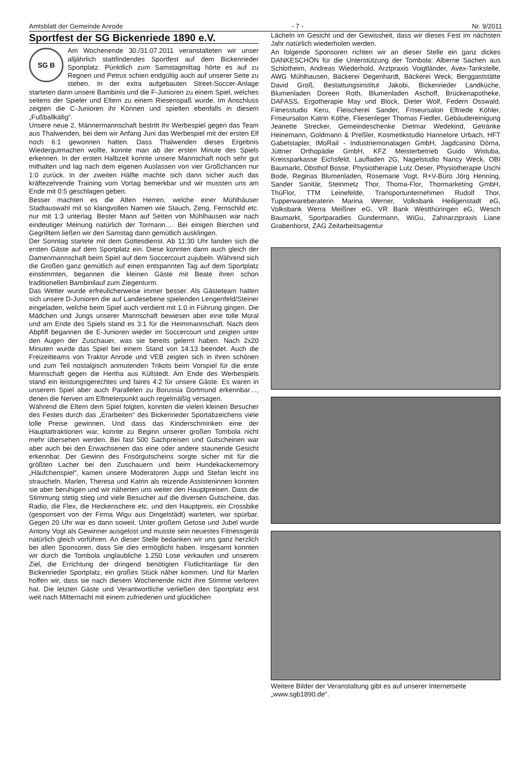Amtsblatt der Gemeinde Anrode - 7 - Nr. 9/2011
Sportfest der SG Bickenriede 1890 e.V.
SG B
Am Wochenende 30./31.07.2011 veranstalteten wir unser alljährlich stattfindendes Sportfest auf dem Bickenrieder Sportplatz. Pünktlich zum Samstagmittag hörte es auf zu Regnen und Petrus schien endgültig auch auf unserer Seite zu stehen. In der extra aufgebauten Street-Soccer-Anlage starteten dann unsere Bambinis und die F-Junioren zu einem Spiel, welches seitens der Spieler und Eltern zu einem Riesenspaß wurde. Im Anschluss zeigten die C-Junioren ihr Können und spielten ebenfalls in diesem „Fußballkäfig“.
Unsere neue 2. Männermannschaft bestritt Ihr Werbespiel gegen das Team aus Thalwenden, bei dem wir Anfang Juni das Werbespiel mit der ersten Elf noch 6:1 gewonnen hatten. Dass Thalwenden dieses Ergebnis Wiedergutmachen wollte, konnte man ab der ersten Minute des Spiels erkennen. In der ersten Halbzeit konnte unsere Mannschaft noch sehr gut mithalten und lag nach dem eigenen Auslassen von vier Großchancen nur 1:0 zurück. In der zweiten Hälfte machte sich dann sicher auch das kräftezehrende Training vom Vortag bemerkbar und wir mussten uns am Ende mit 0:5 geschlagen geben.
Besser machten es die Alten Herren, welche einer Mühlhäuser Stadtauswahl mit so klangvollen Namen wie Stauch, Zeng, Fernschild etc. nur mit 1:3 unterlag. Bester Mann auf Seiten von Mühlhausen war nach eindeutiger Meinung natürlich der Tormann…. Bei einigen Bierchen und Gegrilltem ließen wir den Samstag dann gemütlich ausklingen.
Der Sonntag startete mit dem Gottesdienst. Ab 11:30 Uhr fanden sich die ersten Gäste auf dem Sportplatz ein. Diese konnten dann auch gleich der Damenmannschaft beim Spiel auf dem Soccercourt zujubeln. Während sich die Großen ganz gemütlich auf einen entspannten Tag auf dem Sportplatz einstimmten, begannen die kleinen Gäste mit Beate ihren schon traditionellen Bambinilauf zum Ziegenturm.
Das Wetter wurde erfreulicherweise immer besser. Als Gästeteam hatten sich unsere D-Junioren die auf Landesebene spielenden Lengenfeld/Steiner eingeladen, welche beim Spiel auch verdient mit 1:0 in Führung gingen. Die Mädchen und Jungs unserer Mannschaft bewiesen aber eine tolle Moral und am Ende des Spiels stand es 3:1 für die Heimmannschaft. Nach dem Abpfiff begannen die E-Junioren wieder im Soccercourt und zeigten unter den Augen der Zuschauer, was sie bereits gelernt haben. Nach 2x20 Minuten wurde das Spiel bei einem Stand von 14:13 beendet. Auch die Freizeitteams von Traktor Anrode und VEB zeigten sich in ihren schönen und zum Teil nostalgisch anmutenden Trikots beim Vorspiel für die erste Mannschaft gegen die Hertha aus Küllstedt. Am Ende des Werbespiels stand ein leistungsgerechtes und faires 4:2 für unsere Gäste. Es waren in unserem Spiel aber auch Parallelen zu Borussia Dortmund erkennbar…, denen die Nerven am Elfmeterpunkt auch regelmäßig versagen.
Während die Eltern dem Spiel folgten, konnten die vielen kleinen Besucher des Festes durch das „Erarbeiten“ des Bickenrieder Sportabzeichens viele tolle Preise gewinnen. Und dass das Kinderschminken eine der Hauptattraktionen war, konnte zu Beginn unserer großen Tombola nicht mehr übersehen werden. Bei fast 500 Sachpreisen und Gutscheinen war aber auch bei den Erwachsenen das eine oder andere staunende Gesicht erkennbar. Der Gewinn des Frisörgutscheins sorgte sicher mit für die größten Lacher bei den Zuschauern und beim Hundekackememory „Häufchenspiel“, kamen unsere Moderatoren Juppi und Stefan leicht ins straucheln. Marlen, Theresa und Katrin als reizende Assisteninnen konnten sie aber beruhigen und wir näherten uns weiter den Hauptpreisen. Dass die Stimmung stetig stieg und viele Besucher auf die diversen Gutscheine, das Radio, die Flex, die Heckenschere etc. und den Hauptpreis, ein Crossbike (gesponsert von der Firma Wigu aus Dingelstädt) warteten, war spürbar. Gegen 20 Uhr war es dann soweit. Unter großem Getose und Jubel wurde Antony Vogt als Gewinner ausgelost und musste sein neuestes Fitnessgerät natürlich gleich vorführen. An dieser Stelle bedanken wir uns ganz herzlich bei allen Sponsoren, dass Sie dies ermöglicht haben. Insgesamt konnten wir durch die Tombola unglaubliche 1.250 Lose verkaufen und unserem Ziel, die Errichtung der dringend benötigten Flutlichtanlage für den Bickenrieder Sportplatz, ein großes Stück näher kommen. Und für Marlen hoffen wir, dass sie nach diesem Wochenende nicht ihre Stimme verloren hat. Die letzten Gäste und Verantwortliche verließen den Sportplatz erst weit nach Mitternacht mit einem zufriedenen und glücklichen
Lächeln im Gesicht und der Gewissheit, dass wir dieses Fest im nächsten Jahr natürlich wiederholen werden.
An folgende Sponsoren richten wir an dieser Stelle ein ganz dickes DANKESCHÖN für die Unterstützung der Tombola: Alberne Sachen aus Schlotheim, Andreas Wiederhold, Arztpraxis Voigtländer, Avex-Tankstelle, AWG Mühlhausen, Bäckerei Degenhardt, Bäckerei Weck, Berggaststätte David Groß, Bestattungsinstitut Jakobi, Bickenrieder Landküche, Blumenladen Doreen Roth, Blumenladen Aschoff, Brückenapotheke, DAFASS, Ergotherapie May und Block, Dieter Wolf, Federn Osswald, Fitnesstudio Keru, Fleischerei Sander, Friseursalon Elfriede Köhler, Friseursalon Katrin Köthe, Fliesenleger Thomas Fiedler, Gebäudereinigung Jeanette Strecker, Gemeindeschenke Dietmar Wedekind, Getränke Heinemann, Goldmann & Preßler, Kosmetikstudio Hannelore Urbach, HFT Gabelstapler, IMoRail - Industriemonatagen GmbH, Jagdcasino Dörna, Jüttner Orthopädie GmbH, KFZ Meisterbetrieb Guido Wistuba, Kreissparkasse Eichsfeld, Laufladen 2G, Nagelstudio Nancy Weck, OBI Baumarkt, Obsthof Bosse, Physiotherapie Lutz Oeser, Physiotherapie Uschi Bode, Reginas Blumenladen, Rosemarie Vogt, R+V-Büro Jörg Henning, Sander Sanitär, Steinmetz Thor, Thoma-Flor, Thormarketing GmbH, ThüFlor, TTM Leinefelde, Transportunternehmen Rudolf Thor, Tupperwareberaterin Marina Werner, Volksbank Heiligenstadt eG, Volksbank Werra Meißner eG, VR Bank Westthüringen eG, Wesch Baumarkt, Sportparadies Gundermann, WiGu, Zahnarztpraxis Liane Grabenhorst, ZAG Zeitarbeitsagentur
Weitere Bilder der Veranstaltung gibt es auf unserer Internetseite „www.sgb1890.de“.